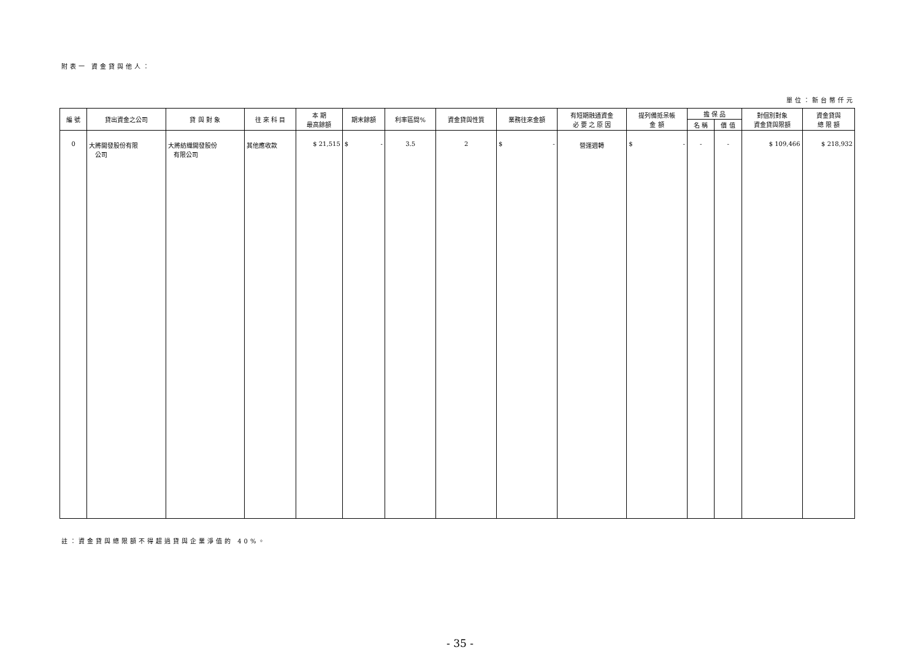附表一 資金貸與他人：
單位：新台幣仟元
| 編 號 | 貸出資金之公司 | 貸 與 對 象 | 往 來 科 目 | 本 期 最高餘額 | 期末餘額 | 利率區間% | 資金貸與性質 | 業務往來金額 | 有短期融通資金 必 要 之 原 因 | 提列備抵呆帳 金 額 | 擔 保 品 | | 對個別對象 資金貸與限額 | 資金貸與 總 限 額 |
| --- | --- | --- | --- | --- | --- | --- | --- | --- | --- | --- | --- | --- | --- | --- |
| | | | | | | | | | | | 名 稱 | 價 值 | | |
| 0 | 大將開發股份有限 公司 | 大將紡織開發股份 有限公司 | 其他應收款 | $ 21,515 | $ - | 3.5 | 2 | $ - | 營運週轉 | $ - | - | - | $ 109,466 | $ 218,932 |
註：資金貸與總限額不得超過貸與企業淨值的 40%。
- 35 -